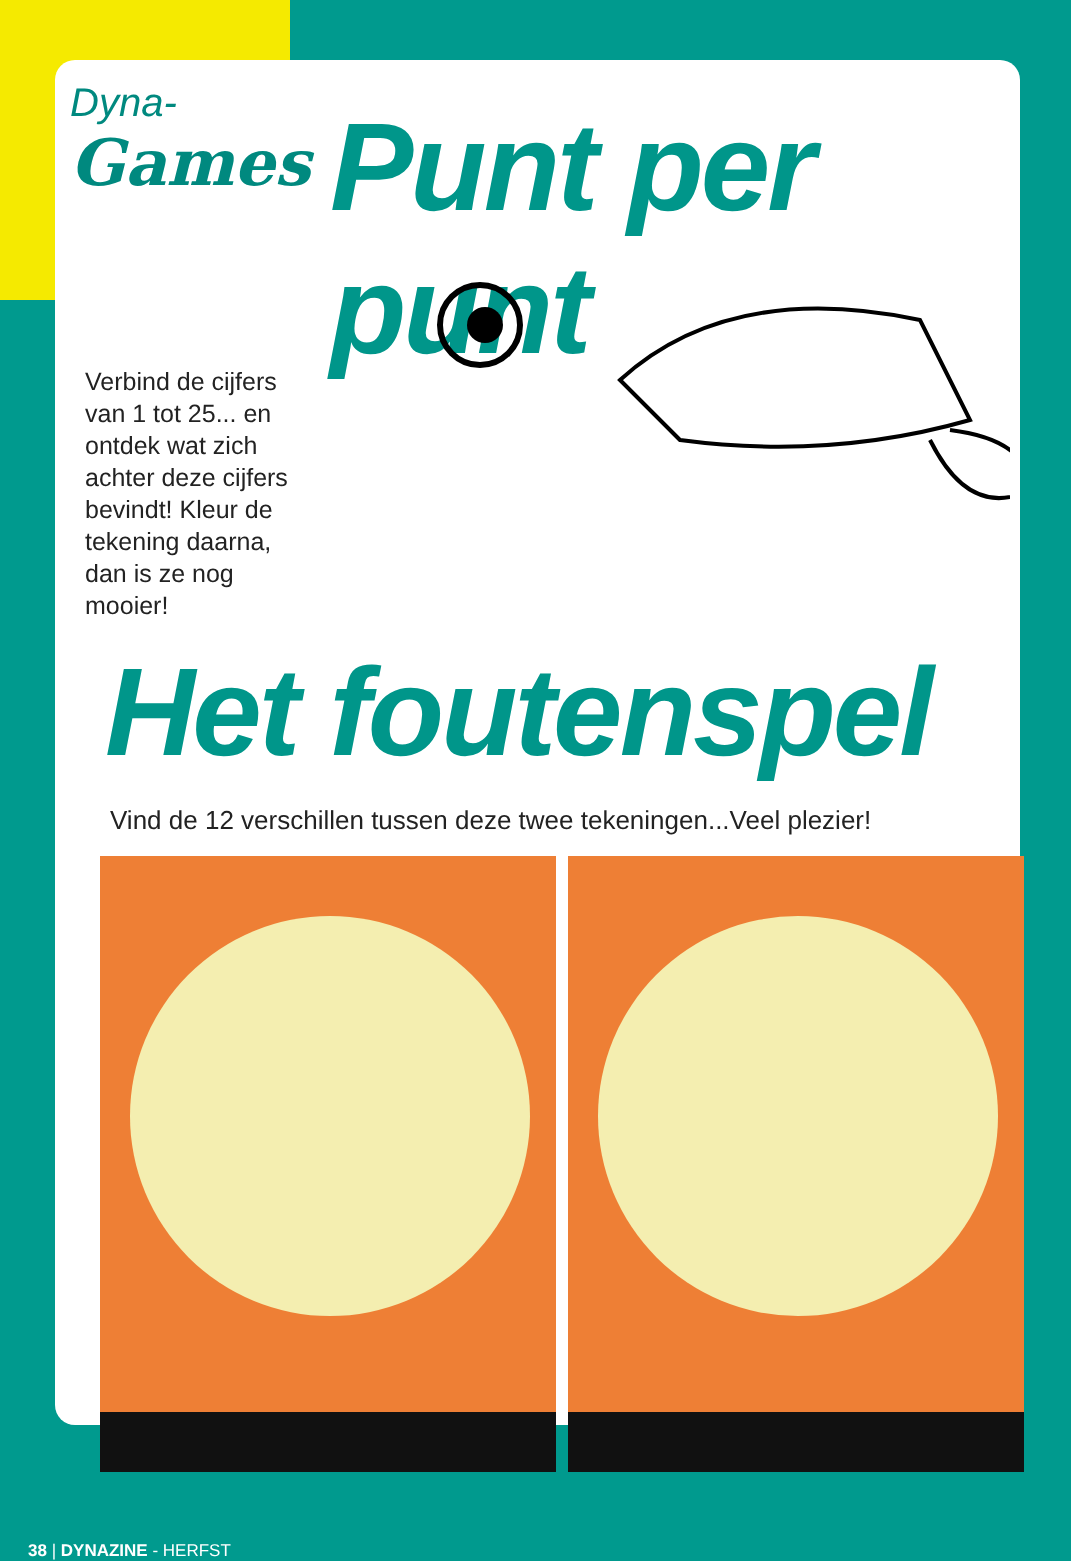Dyna-
Games
Punt per punt
Verbind de cijfers van 1 tot 25... en ontdek wat zich achter deze cijfers bevindt! Kleur de tekening daarna, dan is ze nog mooier!
Het foutenspel
Vind de 12 verschillen tussen deze twee tekeningen...Veel plezier!
38 | DYNAZINE - HERFST